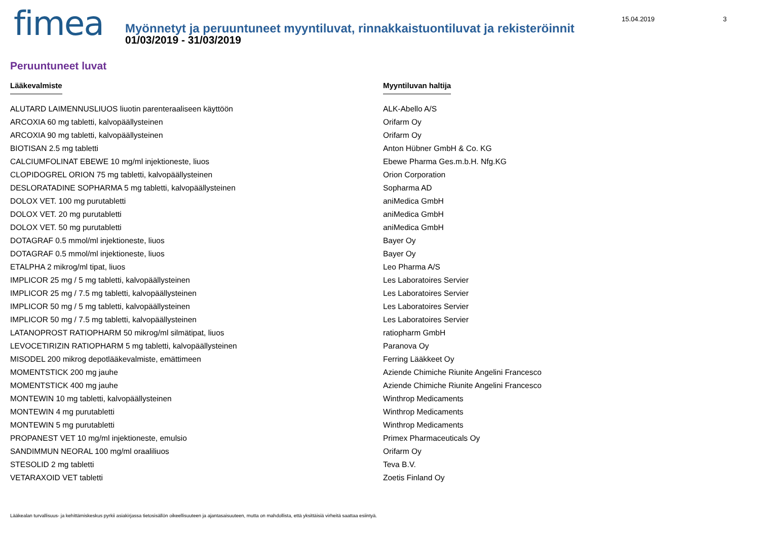fimea
Myönnetyt ja peruuntuneet myyntiluvat, rinnakkaistuontiluvat ja rekisteröinnit
01/03/2019 - 31/03/2019
15.04.2019 3
Peruuntuneet luvat
| Lääkevalmiste | Myyntiluvan haltija |
| --- | --- |
| ALUTARD LAIMENNUSLIUOS liuotin parenteraaliseen käyttöön | ALK-Abello A/S |
| ARCOXIA 60 mg tabletti, kalvopäällysteinen | Orifarm Oy |
| ARCOXIA 90 mg tabletti, kalvopäällysteinen | Orifarm Oy |
| BIOTISAN 2.5 mg tabletti | Anton Hübner GmbH & Co. KG |
| CALCIUMFOLINAT EBEWE 10 mg/ml injektioneste, liuos | Ebewe Pharma Ges.m.b.H. Nfg.KG |
| CLOPIDOGREL ORION 75 mg tabletti, kalvopäällysteinen | Orion Corporation |
| DESLORATADINE SOPHARMA 5 mg tabletti, kalvopäällysteinen | Sopharma AD |
| DOLOX VET. 100 mg purutabletti | aniMedica GmbH |
| DOLOX VET. 20 mg purutabletti | aniMedica GmbH |
| DOLOX VET. 50 mg purutabletti | aniMedica GmbH |
| DOTAGRAF 0.5 mmol/ml injektioneste, liuos | Bayer Oy |
| DOTAGRAF 0.5 mmol/ml injektioneste, liuos | Bayer Oy |
| ETALPHA 2 mikrog/ml tipat, liuos | Leo Pharma A/S |
| IMPLICOR 25 mg / 5 mg tabletti, kalvopäällysteinen | Les Laboratoires Servier |
| IMPLICOR 25 mg / 7.5 mg tabletti, kalvopäällysteinen | Les Laboratoires Servier |
| IMPLICOR 50 mg / 5 mg tabletti, kalvopäällysteinen | Les Laboratoires Servier |
| IMPLICOR 50 mg / 7.5 mg tabletti, kalvopäällysteinen | Les Laboratoires Servier |
| LATANOPROST RATIOPHARM 50 mikrog/ml silmätipat, liuos | ratiopharm GmbH |
| LEVOCETIRIZIN RATIOPHARM 5 mg tabletti, kalvopäällysteinen | Paranova Oy |
| MISODEL 200 mikrog depotlääkevalmiste, emättimeen | Ferring Lääkkeet Oy |
| MOMENTSTICK 200 mg jauhe | Aziende Chimiche Riunite Angelini Francesco |
| MOMENTSTICK 400 mg jauhe | Aziende Chimiche Riunite Angelini Francesco |
| MONTEWIN 10 mg tabletti, kalvopäällysteinen | Winthrop Medicaments |
| MONTEWIN 4 mg purutabletti | Winthrop Medicaments |
| MONTEWIN 5 mg purutabletti | Winthrop Medicaments |
| PROPANEST VET 10 mg/ml injektioneste, emulsio | Primex Pharmaceuticals Oy |
| SANDIMMUN NEORAL 100 mg/ml oraaliliuos | Orifarm Oy |
| STESOLID 2 mg tabletti | Teva B.V. |
| VETARAXOID VET tabletti | Zoetis Finland Oy |
Lääkealan turvallisuus- ja kehittämiskeskus pyrkii asiakirjassa tietosisällön oikeellisuuteen ja ajantasaisuuteen, mutta on mahdollista, että yksittäisiä virheitä saattaa esiintyä.